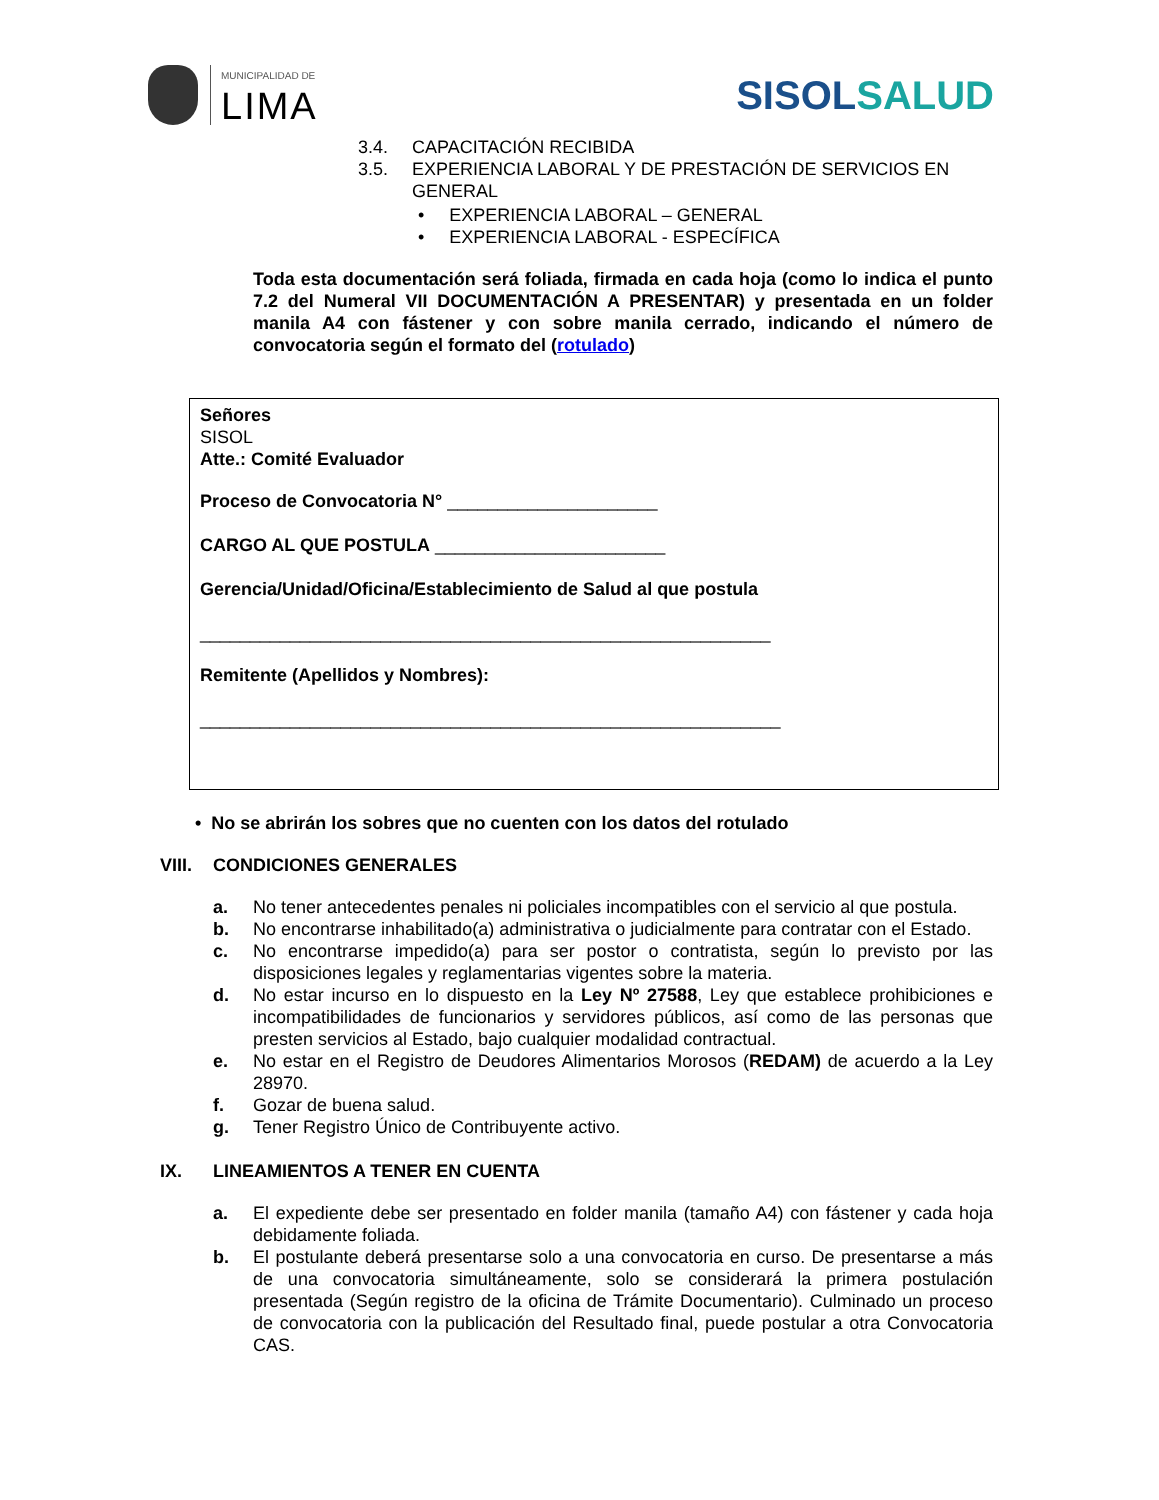MUNICIPALIDAD DE
LIMA
SISOLSALUD
3.4. CAPACITACIÓN RECIBIDA
3.5. EXPERIENCIA LABORAL Y DE PRESTACIÓN DE SERVICIOS EN
GENERAL
• EXPERIENCIA LABORAL – GENERAL
• EXPERIENCIA LABORAL - ESPECÍFICA
Toda esta documentación será foliada, firmada en cada hoja (como lo indica el punto 7.2 del Numeral VII DOCUMENTACIÓN A PRESENTAR) y presentada en un folder manila A4 con fástener y con sobre manila cerrado, indicando el número de convocatoria según el formato del (rotulado)
Señores
SISOL
Atte.: Comité Evaluador
Proceso de Convocatoria N° _____________________
CARGO AL QUE POSTULA _______________________
Gerencia/Unidad/Oficina/Establecimiento de Salud al que postula
_________________________________________________________
Remitente (Apellidos y Nombres):
__________________________________________________________
• No se abrirán los sobres que no cuenten con los datos del rotulado
VIII.
CONDICIONES GENERALES
a. No tener antecedentes penales ni policiales incompatibles con el servicio al que postula.
b. No encontrarse inhabilitado(a) administrativa o judicialmente para contratar con el Estado.
c. No encontrarse impedido(a) para ser postor o contratista, según lo previsto por las disposiciones legales y reglamentarias vigentes sobre la materia.
d. No estar incurso en lo dispuesto en la Ley Nº 27588, Ley que establece prohibiciones e incompatibilidades de funcionarios y servidores públicos, así como de las personas que presten servicios al Estado, bajo cualquier modalidad contractual.
e. No estar en el Registro de Deudores Alimentarios Morosos (REDAM) de acuerdo a la Ley 28970.
f. Gozar de buena salud.
g. Tener Registro Único de Contribuyente activo.
IX. LINEAMIENTOS A TENER EN CUENTA
a. El expediente debe ser presentado en folder manila (tamaño A4) con fástener y cada hoja debidamente foliada.
b. El postulante deberá presentarse solo a una convocatoria en curso. De presentarse a más de una convocatoria simultáneamente, solo se considerará la primera postulación presentada (Según registro de la oficina de Trámite Documentario). Culminado un proceso de convocatoria con la publicación del Resultado final, puede postular a otra Convocatoria CAS.